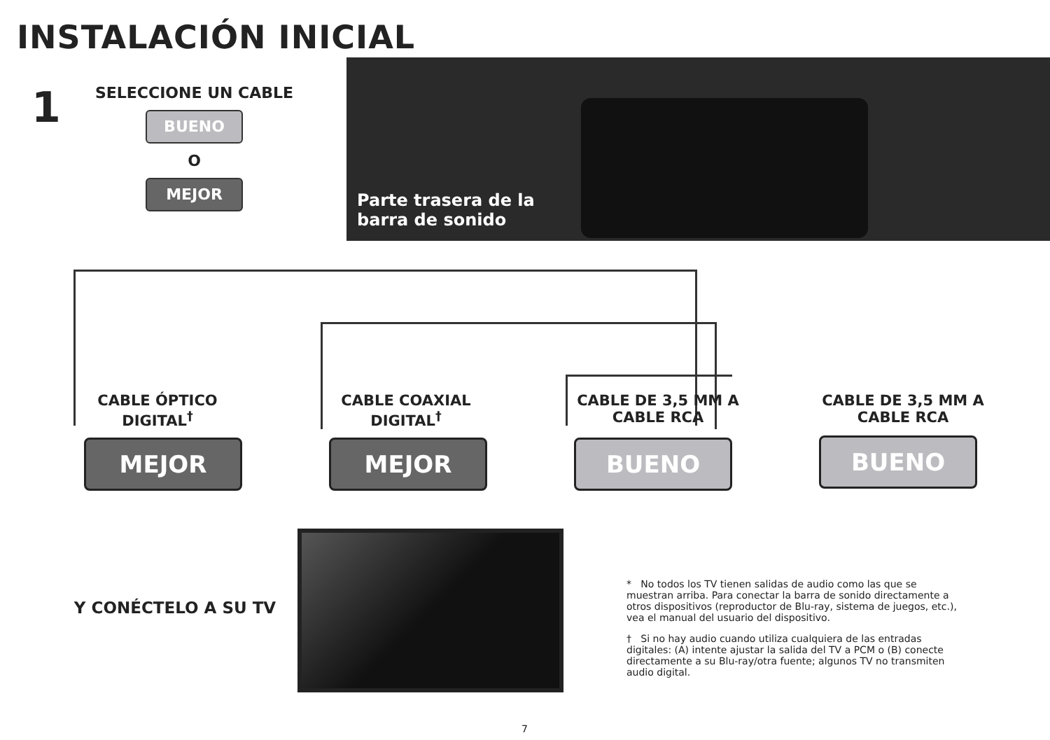INSTALACIÓN INICIAL
1
SELECCIONE UN CABLE
BUENO
O
MEJOR
Parte trasera de la barra de sonido
CABLE ÓPTICO DIGITAL<sup>†</sup> CABLE COAXIAL DIGITAL<sup>†</sup>
CABLE DE 3,5 MM A CABLE RCA
CABLE DE 3,5 MM A CABLE RCA
MEJOR MEJOR BUENO BUENO
Y CONÉCTELO A SU TV
* No todos los TV tienen salidas de audio como las que se muestran arriba. Para conectar la barra de sonido directamente a otros dispositivos (reproductor de Blu-ray, sistema de juegos, etc.), vea el manual del usuario del dispositivo.
† Si no hay audio cuando utiliza cualquiera de las entradas digitales: (A) intente ajustar la salida del TV a PCM o (B) conecte directamente a su Blu-ray/otra fuente; algunos TV no transmiten audio digital.
7